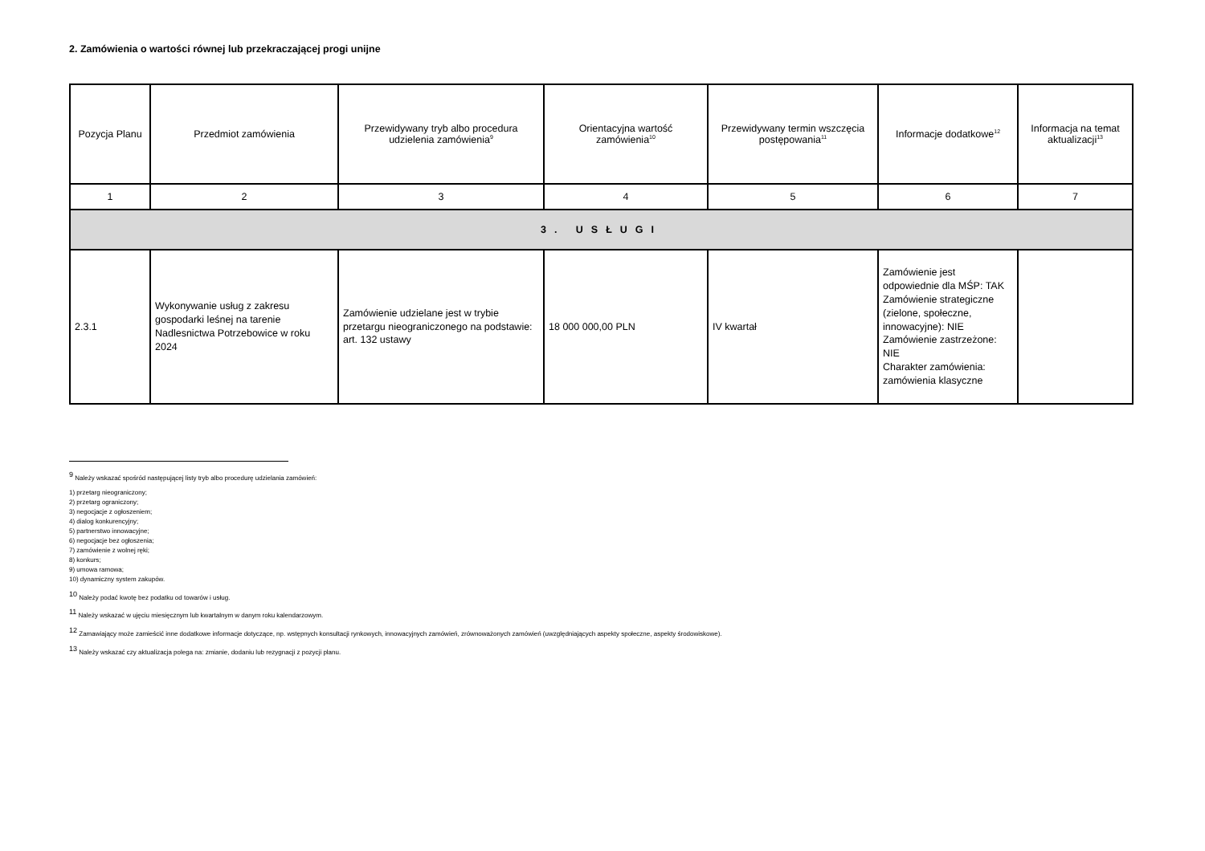2. Zamówienia o wartości równej lub przekraczającej progi unijne
| Pozycja Planu | Przedmiot zamówienia | Przewidywany tryb albo procedura udzielenia zamówienia<sup>9</sup> | Orientacyjna wartość zamówienia<sup>10</sup> | Przewidywany termin wszczęcia postępowania<sup>11</sup> | Informacje dodatkowe<sup>12</sup> | Informacja na temat aktualizacji<sup>13</sup> |
| --- | --- | --- | --- | --- | --- | --- |
| 1 | 2 | 3 | 4 | 5 | 6 | 7 |
| 3. USŁUGI | | | | | | |
| 2.3.1 | Wykonywanie usług z zakresu gospodarki leśnej na tarenie Nadlesnictwa Potrzebowice w roku 2024 | Zamówienie udzielane jest w trybie przetargu nieograniczonego na podstawie: art. 132 ustawy | 18 000 000,00 PLN | IV kwartał | Zamówienie jest odpowiednie dla MŚP: TAK Zamówienie strategiczne (zielone, społeczne, innowacyjne): NIE Zamówienie zastrzeżone: NIE Charakter zamówienia: zamówienia klasyczne | |
<sup>9</sup> Należy wskazać spośród następującej listy tryb albo procedurę udzielania zamówień:
1) przetarg nieograniczony;
2) przetarg ograniczony;
3) negocjacje z ogłoszeniem;
4) dialog konkurencyjny;
5) partnerstwo innowacyjne;
6) negocjacje bez ogłoszenia;
7) zamówienie z wolnej ręki;
8) konkurs;
9) umowa ramowa;
10) dynamiczny system zakupów.
<sup>10</sup> Należy podać kwotę bez podatku od towarów i usług.
<sup>11</sup> Należy wskazać w ujęciu miesięcznym lub kwartalnym w danym roku kalendarzowym.
<sup>12</sup> Zamawiający może zamieścić inne dodatkowe informacje dotyczące, np. wstępnych konsultacji rynkowych, innowacyjnych zamówień, zrównoważonych zamówień (uwzględniających aspekty społeczne, aspekty środowiskowe).
<sup>13</sup> Należy wskazać czy aktualizacja polega na: zmianie, dodaniu lub rezygnacji z pozycji planu.